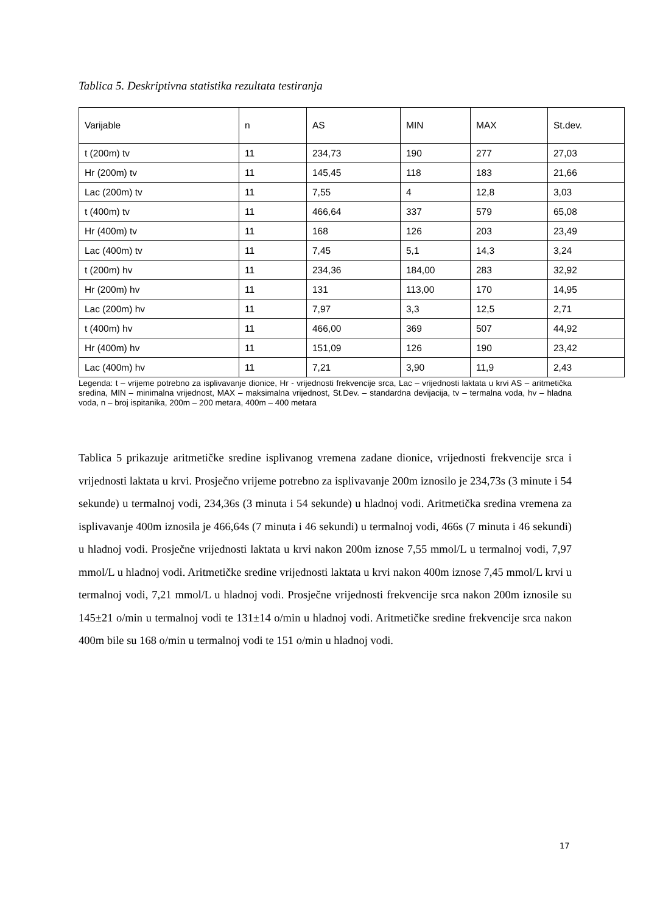Tablica 5. Deskriptivna statistika rezultata testiranja
| Varijable | n | AS | MIN | MAX | St.dev. |
| --- | --- | --- | --- | --- | --- |
| t (200m) tv | 11 | 234,73 | 190 | 277 | 27,03 |
| Hr (200m) tv | 11 | 145,45 | 118 | 183 | 21,66 |
| Lac (200m) tv | 11 | 7,55 | 4 | 12,8 | 3,03 |
| t (400m) tv | 11 | 466,64 | 337 | 579 | 65,08 |
| Hr (400m) tv | 11 | 168 | 126 | 203 | 23,49 |
| Lac (400m) tv | 11 | 7,45 | 5,1 | 14,3 | 3,24 |
| t (200m) hv | 11 | 234,36 | 184,00 | 283 | 32,92 |
| Hr (200m) hv | 11 | 131 | 113,00 | 170 | 14,95 |
| Lac (200m) hv | 11 | 7,97 | 3,3 | 12,5 | 2,71 |
| t (400m) hv | 11 | 466,00 | 369 | 507 | 44,92 |
| Hr (400m) hv | 11 | 151,09 | 126 | 190 | 23,42 |
| Lac (400m) hv | 11 | 7,21 | 3,90 | 11,9 | 2,43 |
Legenda: t – vrijeme potrebno za isplivavanje dionice, Hr - vrijednosti frekvencije srca, Lac – vrijednosti laktata u krvi AS – aritmetička sredina, MIN – minimalna vrijednost, MAX – maksimalna vrijednost, St.Dev. – standardna devijacija, tv – termalna voda, hv – hladna voda, n – broj ispitanika, 200m – 200 metara, 400m – 400 metara
Tablica 5 prikazuje aritmetičke sredine isplivanog vremena zadane dionice, vrijednosti frekvencije srca i vrijednosti laktata u krvi. Prosječno vrijeme potrebno za isplivavanje 200m iznosilo je 234,73s (3 minute i 54 sekunde) u termalnoj vodi, 234,36s (3 minuta i 54 sekunde) u hladnoj vodi. Aritmetička sredina vremena za isplivavanje 400m iznosila je 466,64s (7 minuta i 46 sekundi) u termalnoj vodi, 466s (7 minuta i 46 sekundi) u hladnoj vodi. Prosječne vrijednosti laktata u krvi nakon 200m iznose 7,55 mmol/L u termalnoj vodi, 7,97 mmol/L u hladnoj vodi. Aritmetičke sredine vrijednosti laktata u krvi nakon 400m iznose 7,45 mmol/L krvi u termalnoj vodi, 7,21 mmol/L u hladnoj vodi. Prosječne vrijednosti frekvencije srca nakon 200m iznosile su 145±21 o/min u termalnoj vodi te 131±14 o/min u hladnoj vodi. Aritmetičke sredine frekvencije srca nakon 400m bile su 168 o/min u termalnoj vodi te 151 o/min u hladnoj vodi.
17